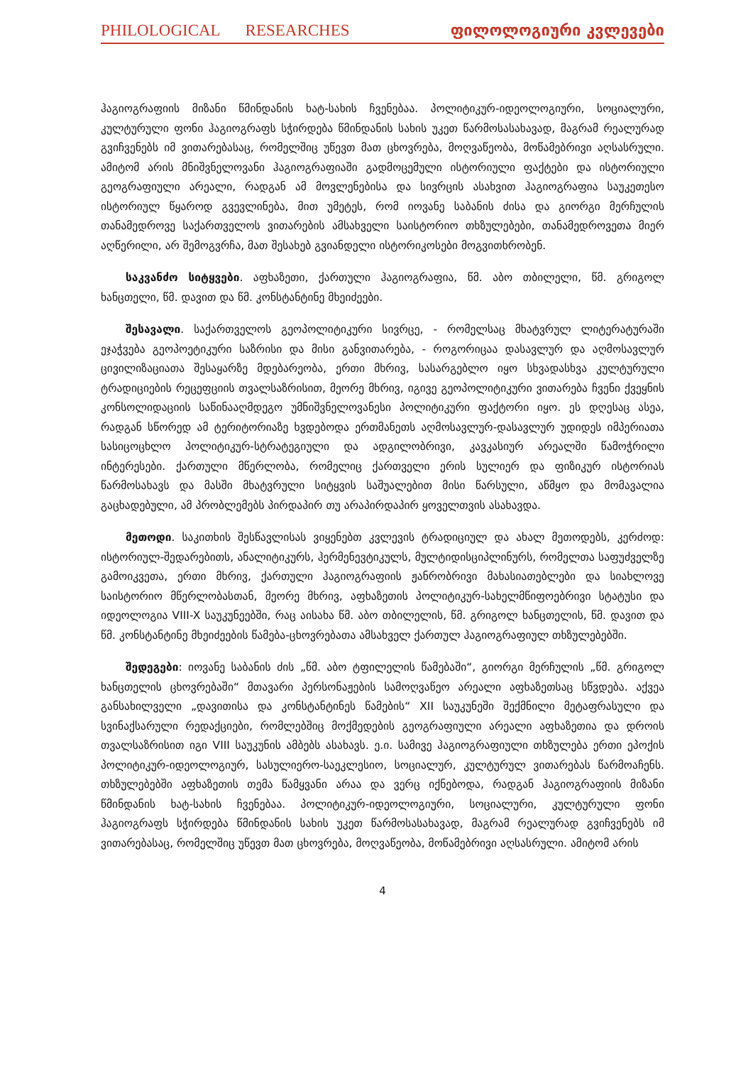PHILOLOGICAL RESEARCHES ფილოლოგიური კვლევები
ჰაგიოგრაფიის მიზანი წმინდანის ხატ-სახის ჩვენებაა. პოლიტიკურ-იდეოლოგიური, სოციალური, კულტურული ფონი ჰაგიოგრაფს სჭირდება წმინდანის სახის უკეთ წარმოსასახავად, მაგრამ რეალურად გვიჩვენებს იმ ვითარებასაც, რომელშიც უწევთ მათ ცხოვრება, მოღვაწეობა, მოწამებრივი აღსასრული. ამიტომ არის მნიშვნელოვანი ჰაგიოგრაფიაში გადმოცემული ისტორიული ფაქტები და ისტორიული გეოგრაფიული არეალი, რადგან ამ მოვლენებისა და სივრცის ასახვით ჰაგიოგრაფია საუკეთესო ისტორიულ წყაროდ გვევლინება, მით უმეტეს, რომ იოვანე საბანის ძისა და გიორგი მერჩულის თანამედროვე საქართველოს ვითარების ამსახველი საისტორიო თხზულებები, თანამედროვეთა მიერ აღწერილი, არ შემოგვრჩა, მათ შესახებ გვიანდელი ისტორიკოსები მოგვითხრობენ.
საკვანძო სიტყვები. აფხაზეთი, ქართული ჰაგიოგრაფია, წმ. აბო თბილელი, წმ. გრიგოლ ხანცთელი, წმ. დავით და წმ. კონსტანტინე მხეიძეები.
შესავალი. საქართველოს გეოპოლიტიკური სივრცე, - რომელსაც მხატვრულ ლიტერატურაში ეჯაჭვება გეოპოეტიკური საზრისი და მისი განვითარება, - როგორიცაა დასავლურ და აღმოსავლურ ცივილიზაციათა შესაყარზე მდებარეობა, ერთი მხრივ, სასარგებლო იყო სხვადასხვა კულტურული ტრადიციების რეცეფციის თვალსაზრისით, მეორე მხრივ, იგივე გეოპოლიტიკური ვითარება ჩვენი ქვეყნის კონსოლიდაციის საწინააღმდეგო უმნიშვნელოვანესი პოლიტიკური ფაქტორი იყო. ეს დღესაც ასეა, რადგან სწორედ ამ ტერიტორიაზე ხვდებოდა ერთმანეთს აღმოსავლურ-დასავლურ უდიდეს იმპერიათა სასიცოცხლო პოლიტიკურ-სტრატეგიული და ადგილობრივი, კავკასიურ არეალში წამოჭრილი ინტერესები. ქართული მწერლობა, რომელიც ქართველი ერის სულიერ და ფიზიკურ ისტორიას წარმოსახავს და მასში მხატვრული სიტყვის საშუალებით მისი წარსული, აწმყო და მომავალია გაცხადებული, ამ პრობლემებს პირდაპირ თუ არაპირდაპირ ყოველთვის ასახავდა.
მეთოდი. საკითხის შესწავლისას ვიყენებთ კვლევის ტრადიციულ და ახალ მეთოდებს, კერძოდ: ისტორიულ-შედარებითს, ანალიტიკურს, ჰერმენევტიკულს, მულტიდისციპლინურს, რომელთა საფუძველზე გამოიკვეთა, ერთი მხრივ, ქართული ჰაგიოგრაფიის ჟანრობრივი მახასიათებლები და სიახლოვე საისტორიო მწერლობასთან, მეორე მხრივ, აფხაზეთის პოლიტიკურ-სახელმწიფოებრივი სტატუსი და იდეოლოგია VIII-X საუკუნეებში, რაც აისახა წმ. აბო თბილელის, წმ. გრიგოლ ხანცთელის, წმ. დავით და წმ. კონსტანტინე მხეიძეების წამება-ცხოვრებათა ამსახველ ქართულ ჰაგიოგრაფიულ თხზულებებში.
შედეგები: იოვანე საბანის ძის „წმ. აბო ტფილელის წამებაში“, გიორგი მერჩულის „წმ. გრიგოლ ხანცთელის ცხოვრებაში“ მთავარი პერსონაჟების სამოღვაწეო არეალი აფხაზეთსაც სწვდება. აქვეა განსახილველი „დავითისა და კონსტანტინეს წამების“ XII საუკუნეში შექმნილი მეტაფრასული და სვინაქსარული რედაქციები, რომლებშიც მოქმედების გეოგრაფიული არეალი აფხაზეთია და დროის თვალსაზრისით იგი VIII საუკუნის ამბებს ასახავს. ე.ი. სამივე ჰაგიოგრაფიული თხზულება ერთი ეპოქის პოლიტიკურ-იდეოლოგიურ, სასულიერო-საეკლესიო, სოციალურ, კულტურულ ვითარებას წარმოაჩენს. თხზულებებში აფხაზეთის თემა წამყვანი არაა და ვერც იქნებოდა, რადგან ჰაგიოგრაფიის მიზანი წმინდანის ხატ-სახის ჩვენებაა. პოლიტიკურ-იდეოლოგიური, სოციალური, კულტურული ფონი ჰაგიოგრაფს სჭირდება წმინდანის სახის უკეთ წარმოსასახავად, მაგრამ რეალურად გვიჩვენებს იმ ვითარებასაც, რომელშიც უწევთ მათ ცხოვრება, მოღვაწეობა, მოწამებრივი აღსასრული. ამიტომ არის
4